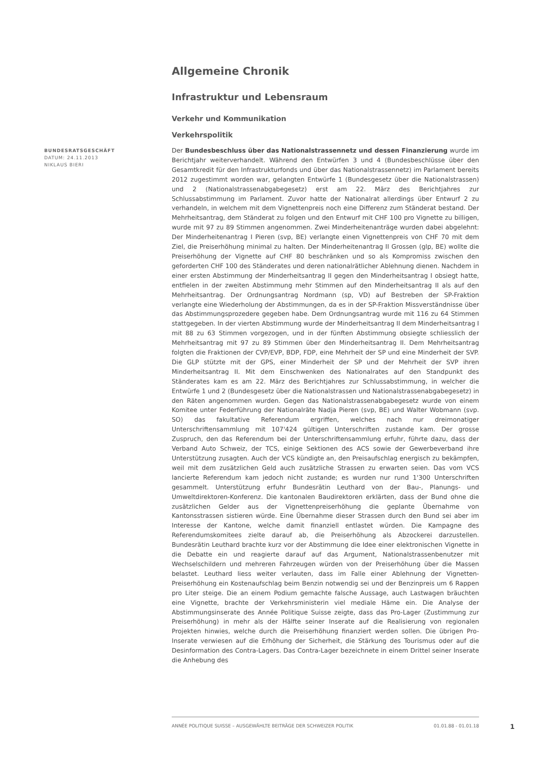Allgemeine Chronik
Infrastruktur und Lebensraum
Verkehr und Kommunikation
Verkehrspolitik
BUNDESRATSGESCHÄFT
DATUM: 24.11.2013
NIKLAUS BIERI
Der Bundesbeschluss über das Nationalstrassennetz und dessen Finanzierung wurde im Berichtjahr weiterverhandelt. Während den Entwürfen 3 und 4 (Bundesbeschlüsse über den Gesamtkredit für den Infrastrukturfonds und über das Nationalstrassennetz) im Parlament bereits 2012 zugestimmt worden war, gelangten Entwürfe 1 (Bundesgesetz über die Nationalstrassen) und 2 (Nationalstrassenabgabegesetz) erst am 22. März des Berichtjahres zur Schlussabstimmung im Parlament. Zuvor hatte der Nationalrat allerdings über Entwurf 2 zu verhandeln, in welchem mit dem Vignettenpreis noch eine Differenz zum Ständerat bestand. Der Mehrheitsantrag, dem Ständerat zu folgen und den Entwurf mit CHF 100 pro Vignette zu billigen, wurde mit 97 zu 89 Stimmen angenommen. Zwei Minderheitenanträge wurden dabei abgelehnt: Der Minderheitenantrag I Pieren (svp, BE) verlangte einen Vignettenpreis von CHF 70 mit dem Ziel, die Preiserhöhung minimal zu halten. Der Minderheitenantrag II Grossen (glp, BE) wollte die Preiserhöhung der Vignette auf CHF 80 beschränken und so als Kompromiss zwischen den geforderten CHF 100 des Ständerates und deren nationalrätlicher Ablehnung dienen. Nachdem in einer ersten Abstimmung der Minderheitsantrag II gegen den Minderheitsantrag I obsiegt hatte, entfielen in der zweiten Abstimmung mehr Stimmen auf den Minderheitsantrag II als auf den Mehrheitsantrag. Der Ordnungsantrag Nordmann (sp, VD) auf Bestreben der SP-Fraktion verlangte eine Wiederholung der Abstimmungen, da es in der SP-Fraktion Missverständnisse über das Abstimmungsprozedere gegeben habe. Dem Ordnungsantrag wurde mit 116 zu 64 Stimmen stattgegeben. In der vierten Abstimmung wurde der Minderheitsantrag II dem Minderheitsantrag I mit 88 zu 63 Stimmen vorgezogen, und in der fünften Abstimmung obsiegte schliesslich der Mehrheitsantrag mit 97 zu 89 Stimmen über den Minderheitsantrag II. Dem Mehrheitsantrag folgten die Fraktionen der CVP/EVP, BDP, FDP, eine Mehrheit der SP und eine Minderheit der SVP. Die GLP stützte mit der GPS, einer Minderheit der SP und der Mehrheit der SVP ihren Minderheitsantrag II. Mit dem Einschwenken des Nationalrates auf den Standpunkt des Ständerates kam es am 22. März des Berichtjahres zur Schlussabstimmung, in welcher die Entwürfe 1 und 2 (Bundesgesetz über die Nationalstrassen und Nationalstrassenabgabegesetz) in den Räten angenommen wurden. Gegen das Nationalstrassenabgabegesetz wurde von einem Komitee unter Federführung der Nationalräte Nadja Pieren (svp, BE) und Walter Wobmann (svp. SO) das fakultative Referendum ergriffen, welches nach nur dreimonatiger Unterschriftensammlung mit 107'424 gültigen Unterschriften zustande kam. Der grosse Zuspruch, den das Referendum bei der Unterschriftensammlung erfuhr, führte dazu, dass der Verband Auto Schweiz, der TCS, einige Sektionen des ACS sowie der Gewerbeverband ihre Unterstützung zusagten. Auch der VCS kündigte an, den Preisaufschlag energisch zu bekämpfen, weil mit dem zusätzlichen Geld auch zusätzliche Strassen zu erwarten seien. Das vom VCS lancierte Referendum kam jedoch nicht zustande; es wurden nur rund 1'300 Unterschriften gesammelt. Unterstützung erfuhr Bundesrätin Leuthard von der Bau-, Planungs- und Umweltdirektoren-Konferenz. Die kantonalen Baudirektoren erklärten, dass der Bund ohne die zusätzlichen Gelder aus der Vignettenpreiserhöhung die geplante Übernahme von Kantonsstrassen sistieren würde. Eine Übernahme dieser Strassen durch den Bund sei aber im Interesse der Kantone, welche damit finanziell entlastet würden. Die Kampagne des Referendumskomitees zielte darauf ab, die Preiserhöhung als Abzockerei darzustellen. Bundesrätin Leuthard brachte kurz vor der Abstimmung die Idee einer elektronischen Vignette in die Debatte ein und reagierte darauf auf das Argument, Nationalstrassenbenutzer mit Wechselschildern und mehreren Fahrzeugen würden von der Preiserhöhung über die Massen belastet. Leuthard liess weiter verlauten, dass im Falle einer Ablehnung der Vignetten-Preiserhöhung ein Kostenaufschlag beim Benzin notwendig sei und der Benzinpreis um 6 Rappen pro Liter steige. Die an einem Podium gemachte falsche Aussage, auch Lastwagen bräuchten eine Vignette, brachte der Verkehrsministerin viel mediale Häme ein. Die Analyse der Abstimmungsinserate des Année Politique Suisse zeigte, dass das Pro-Lager (Zustimmung zur Preiserhöhung) in mehr als der Hälfte seiner Inserate auf die Realisierung von regionalen Projekten hinwies, welche durch die Preiserhöhung finanziert werden sollen. Die übrigen Pro-Inserate verwiesen auf die Erhöhung der Sicherheit, die Stärkung des Tourismus oder auf die Desinformation des Contra-Lagers. Das Contra-Lager bezeichnete in einem Drittel seiner Inserate die Anhebung des
ANNÉE POLITIQUE SUISSE – AUSGEWÄHLTE BEITRÄGE DER SCHWEIZER POLITIK 01.01.88 - 01.01.18
1